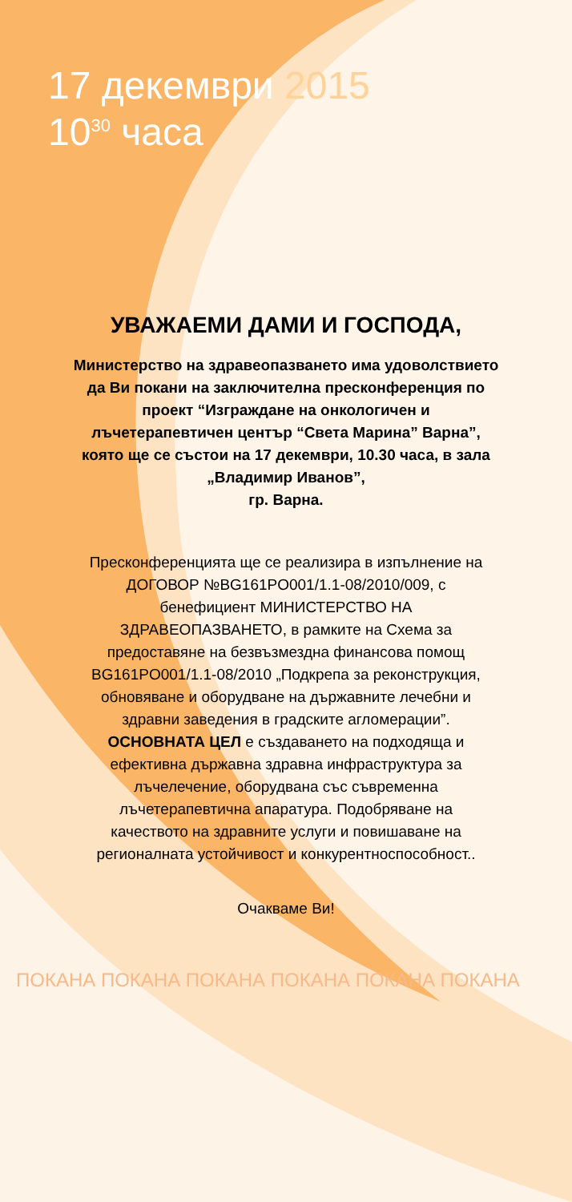17 декември 2015
10<sup>30</sup> часа
УВАЖАЕМИ ДАМИ И ГОСПОДА,
Министерство на здравеопазването има удоволствието да Ви покани на заключителна пресконференция по проект “Изграждане на онкологичен и лъчетерапевтичен център “Света Марина” Варна”, която ще се състои на 17 декември, 10.30 часа, в зала „Владимир Иванов”,
гр. Варна.
Пресконференцията ще се реализира в изпълнение на ДОГОВОР №BG161PO001/1.1-08/2010/009, с бенефициент МИНИСТЕРСТВО НА ЗДРАВЕОПАЗВАНЕТО, в рамките на Схема за предоставяне на безвъзмездна финансова помощ BG161PO001/1.1-08/2010 „Подкрепа за реконструкция, обновяване и оборудване на държавните лечебни и здравни заведения в градските агломерации”.
ОСНОВНАТА ЦЕЛ е създаването на подходяща и ефективна държавна здравна инфраструктура за лъчелечение, оборудвана със съвременна лъчетерапевтична апаратура. Подобряване на качеството на здравните услуги и повишаване на регионалната устойчивост и конкурентноспособност..
Очакваме Ви!
ПОКАНА ПОКАНА ПОКАНА ПОКАНА ПОКАНА ПОКАНА